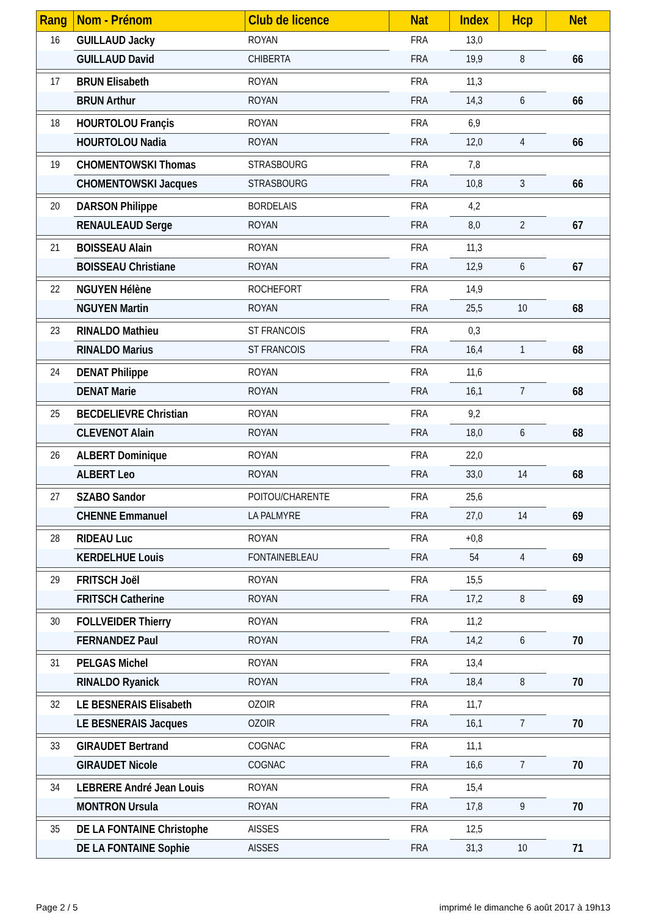| Rang | Nom - Prénom | Club de licence | Nat | Index | Hcp | Net |
| --- | --- | --- | --- | --- | --- | --- |
| 16 | GUILLAUD Jacky | ROYAN | FRA | 13,0 | | |
| | GUILLAUD David | CHIBERTA | FRA | 19,9 | 8 | 66 |
| 17 | BRUN Elisabeth | ROYAN | FRA | 11,3 | | |
| | BRUN Arthur | ROYAN | FRA | 14,3 | 6 | 66 |
| 18 | HOURTOLOU Françis | ROYAN | FRA | 6,9 | | |
| | HOURTOLOU Nadia | ROYAN | FRA | 12,0 | 4 | 66 |
| 19 | CHOMENTOWSKI Thomas | STRASBOURG | FRA | 7,8 | | |
| | CHOMENTOWSKI Jacques | STRASBOURG | FRA | 10,8 | 3 | 66 |
| 20 | DARSON Philippe | BORDELAIS | FRA | 4,2 | | |
| | RENAULEAUD Serge | ROYAN | FRA | 8,0 | 2 | 67 |
| 21 | BOISSEAU Alain | ROYAN | FRA | 11,3 | | |
| | BOISSEAU Christiane | ROYAN | FRA | 12,9 | 6 | 67 |
| 22 | NGUYEN Hélène | ROCHEFORT | FRA | 14,9 | | |
| | NGUYEN Martin | ROYAN | FRA | 25,5 | 10 | 68 |
| 23 | RINALDO Mathieu | ST FRANCOIS | FRA | 0,3 | | |
| | RINALDO Marius | ST FRANCOIS | FRA | 16,4 | 1 | 68 |
| 24 | DENAT Philippe | ROYAN | FRA | 11,6 | | |
| | DENAT Marie | ROYAN | FRA | 16,1 | 7 | 68 |
| 25 | BECDELIEVRE Christian | ROYAN | FRA | 9,2 | | |
| | CLEVENOT Alain | ROYAN | FRA | 18,0 | 6 | 68 |
| 26 | ALBERT Dominique | ROYAN | FRA | 22,0 | | |
| | ALBERT Leo | ROYAN | FRA | 33,0 | 14 | 68 |
| 27 | SZABO Sandor | POITOU/CHARENTE | FRA | 25,6 | | |
| | CHENNE Emmanuel | LA PALMYRE | FRA | 27,0 | 14 | 69 |
| 28 | RIDEAU Luc | ROYAN | FRA | +0,8 | | |
| | KERDELHUE Louis | FONTAINEBLEAU | FRA | 54 | 4 | 69 |
| 29 | FRITSCH Joël | ROYAN | FRA | 15,5 | | |
| | FRITSCH Catherine | ROYAN | FRA | 17,2 | 8 | 69 |
| 30 | FOLLVEIDER Thierry | ROYAN | FRA | 11,2 | | |
| | FERNANDEZ Paul | ROYAN | FRA | 14,2 | 6 | 70 |
| 31 | PELGAS Michel | ROYAN | FRA | 13,4 | | |
| | RINALDO Ryanick | ROYAN | FRA | 18,4 | 8 | 70 |
| 32 | LE BESNERAIS Elisabeth | OZOIR | FRA | 11,7 | | |
| | LE BESNERAIS Jacques | OZOIR | FRA | 16,1 | 7 | 70 |
| 33 | GIRAUDET Bertrand | COGNAC | FRA | 11,1 | | |
| | GIRAUDET Nicole | COGNAC | FRA | 16,6 | 7 | 70 |
| 34 | LEBRERE André Jean Louis | ROYAN | FRA | 15,4 | | |
| | MONTRON Ursula | ROYAN | FRA | 17,8 | 9 | 70 |
| 35 | DE LA FONTAINE Christophe | AISSES | FRA | 12,5 | | |
| | DE LA FONTAINE Sophie | AISSES | FRA | 31,3 | 10 | 71 |
Page 2 / 5 imprimé le dimanche 6 août 2017 à 19h13